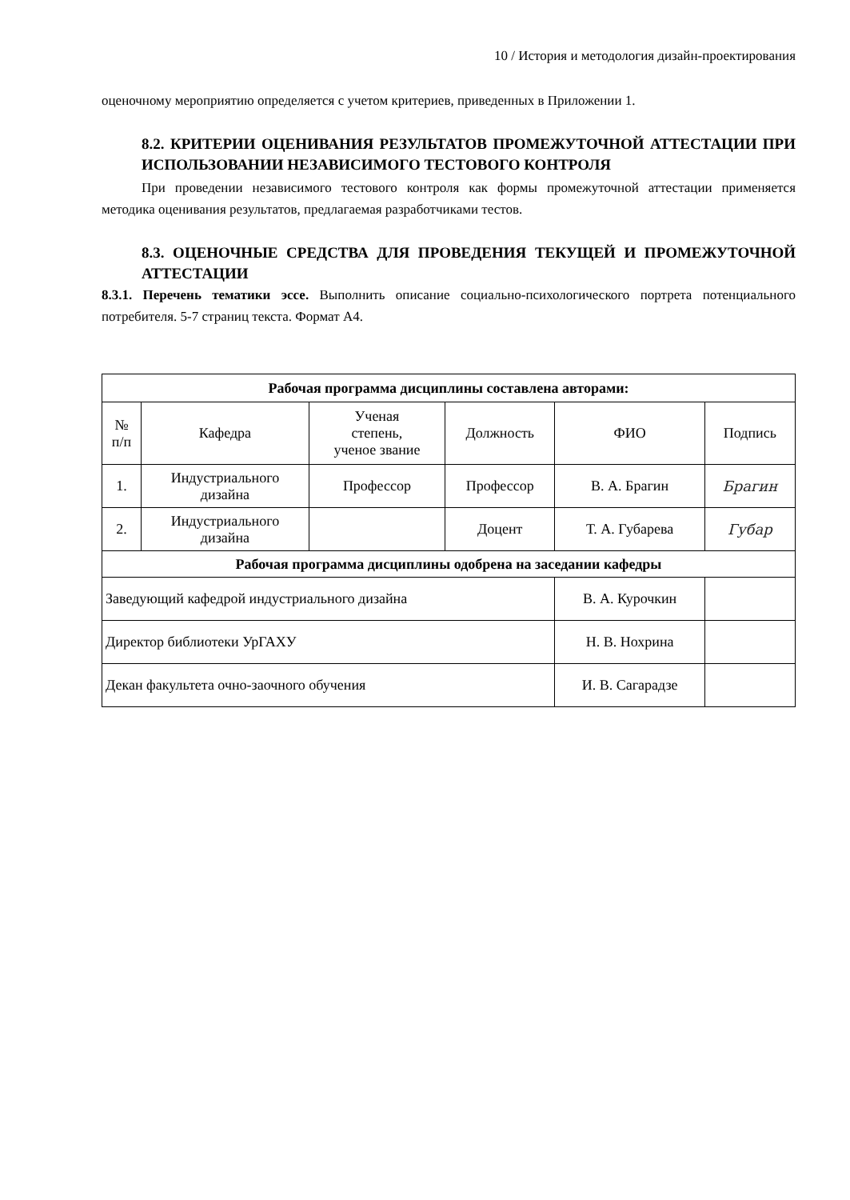10 / История и методология дизайн-проектирования
оценочному мероприятию определяется с учетом критериев, приведенных в Приложении 1.
8.2. КРИТЕРИИ ОЦЕНИВАНИЯ РЕЗУЛЬТАТОВ ПРОМЕЖУТОЧНОЙ АТТЕСТАЦИИ ПРИ ИСПОЛЬЗОВАНИИ НЕЗАВИСИМОГО ТЕСТОВОГО КОНТРОЛЯ
При проведении независимого тестового контроля как формы промежуточной аттестации применяется методика оценивания результатов, предлагаемая разработчиками тестов.
8.3. ОЦЕНОЧНЫЕ СРЕДСТВА ДЛЯ ПРОВЕДЕНИЯ ТЕКУЩЕЙ И ПРОМЕЖУТОЧНОЙ АТТЕСТАЦИИ
8.3.1. Перечень тематики эссе. Выполнить описание социально-психологического портрета потенциального потребителя. 5-7 страниц текста. Формат А4.
| Рабочая программа дисциплины составлена авторами: | | | | | |
| --- | --- | --- | --- | --- | --- |
| № п/п | Кафедра | Ученая степень, ученое звание | Должность | ФИО | Подпись |
| 1. | Индустриального дизайна | Профессор | Профессор | В. А. Брагин | Брагин |
| 2. | Индустриального дизайна | | Доцент | Т. А. Губарева | Губар |
| Рабочая программа дисциплины одобрена на заседании кафедры | | | | | |
| Заведующий кафедрой индустриального дизайна | | | | В. А. Курочкин | |
| Директор библиотеки УрГАХУ | | | | Н. В. Нохрина | |
| Декан факультета очно-заочного обучения | | | | И. В. Сагарадзе | |